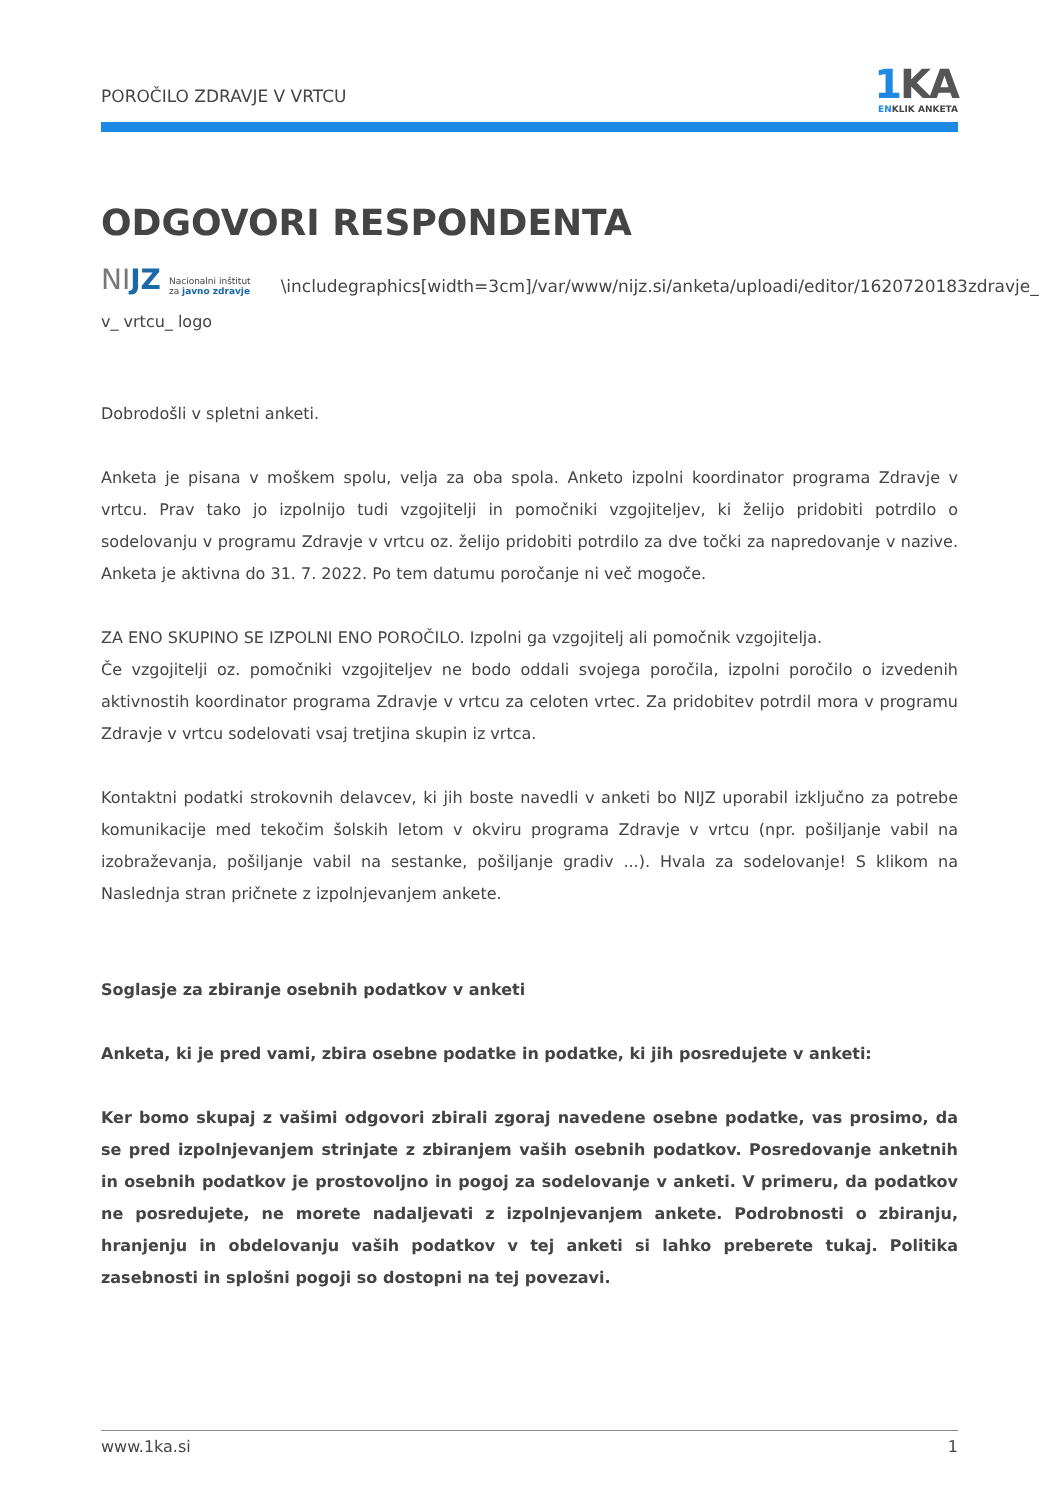POROČILO ZDRAVJE V VRTCU
1 KA
ENKLIK ANKETA
ODGOVORI RESPONDENTA
NIJZ Nacionalni inštitut
za javno zdravje \includegraphics[width=3cm]/var/www/nijz.si/anketa/uploadi/editor/1620720183zdravje_
v_ vrtcu_ logo
Dobrodošli v spletni anketi.
Anketa je pisana v moškem spolu, velja za oba spola. Anketo izpolni koordinator programa Zdravje v vrtcu. Prav tako jo izpolnijo tudi vzgojitelji in pomočniki vzgojiteljev, ki želijo pridobiti potrdilo o sodelovanju v programu Zdravje v vrtcu oz. želijo pridobiti potrdilo za dve točki za napredovanje v nazive. Anketa je aktivna do 31. 7. 2022. Po tem datumu poročanje ni več mogoče.
ZA ENO SKUPINO SE IZPOLNI ENO POROČILO. Izpolni ga vzgojitelj ali pomočnik vzgojitelja.
Če vzgojitelji oz. pomočniki vzgojiteljev ne bodo oddali svojega poročila, izpolni poročilo o izvedenih aktivnostih koordinator programa Zdravje v vrtcu za celoten vrtec. Za pridobitev potrdil mora v programu Zdravje v vrtcu sodelovati vsaj tretjina skupin iz vrtca.
Kontaktni podatki strokovnih delavcev, ki jih boste navedli v anketi bo NIJZ uporabil izključno za potrebe komunikacije med tekočim šolskih letom v okviru programa Zdravje v vrtcu (npr. pošiljanje vabil na izobraževanja, pošiljanje vabil na sestanke, pošiljanje gradiv ...). Hvala za sodelovanje! S klikom na Naslednja stran pričnete z izpolnjevanjem ankete.
Soglasje za zbiranje osebnih podatkov v anketi
Anketa, ki je pred vami, zbira osebne podatke in podatke, ki jih posredujete v anketi:
Ker bomo skupaj z vašimi odgovori zbirali zgoraj navedene osebne podatke, vas prosimo, da se pred izpolnjevanjem strinjate z zbiranjem vaših osebnih podatkov. Posredovanje anketnih in osebnih podatkov je prostovoljno in pogoj za sodelovanje v anketi. V primeru, da podatkov ne posredujete, ne morete nadaljevati z izpolnjevanjem ankete. Podrobnosti o zbiranju, hranjenju in obdelovanju vaših podatkov v tej anketi si lahko preberete tukaj. Politika zasebnosti in splošni pogoji so dostopni na tej povezavi.
www.1ka.si 1